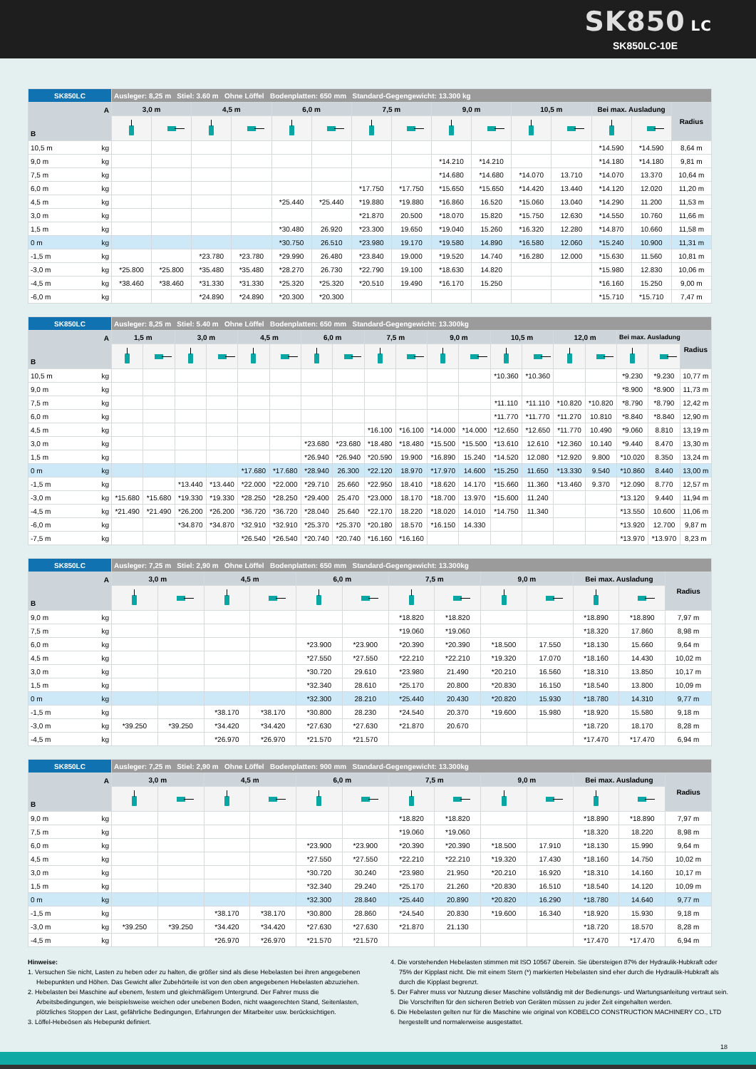SK850 LC
SK850LC-10E
| SK850LC | | Ausleger: 8,25 m Stiel: 3.60 m Ohne Löffel Bodenplatten: 650 mm Standard-Gegengewicht: 13.300 kg | | | | | | | | | | | | | | |
| --- | --- | --- | --- | --- | --- | --- | --- | --- | --- | --- | --- | --- | --- | --- | --- | --- |
| A B | | 3,0 m | | 4,5 m | | 6,0 m | | 7,5 m | | 9,0 m | | 10,5 m | | Bei max. Ausladung | | Radius |
| 10,5 m | kg | | | | | | | | | | | | | *14.590 | *14.590 | 8,64 m |
| 9,0 m | kg | | | | | | | | | *14.210 | *14.210 | | | *14.180 | *14.180 | 9,81 m |
| 7,5 m | kg | | | | | | | | | *14.680 | *14.680 | *14.070 | 13.710 | *14.070 | 13.370 | 10,64 m |
| 6,0 m | kg | | | | | | | *17.750 | *17.750 | *15.650 | *15.650 | *14.420 | 13.440 | *14.120 | 12.020 | 11,20 m |
| 4,5 m | kg | | | | | *25.440 | *25.440 | *19.880 | *19.880 | *16.860 | 16.520 | *15.060 | 13.040 | *14.290 | 11.200 | 11,53 m |
| 3,0 m | kg | | | | | | | *21.870 | 20.500 | *18.070 | 15.820 | *15.750 | 12.630 | *14.550 | 10.760 | 11,66 m |
| 1,5 m | kg | | | | | *30.480 | 26.920 | *23.300 | 19.650 | *19.040 | 15.260 | *16.320 | 12.280 | *14.870 | 10.660 | 11,58 m |
| 0 m | kg | | | | | *30.750 | 26.510 | *23.980 | 19.170 | *19.580 | 14.890 | *16.580 | 12.060 | *15.240 | 10.900 | 11,31 m |
| -1,5 m | kg | | | *23.780 | *23.780 | *29.990 | 26.480 | *23.840 | 19.000 | *19.520 | 14.740 | *16.280 | 12.000 | *15.630 | 11.560 | 10,81 m |
| -3,0 m | kg | *25.800 | *25.800 | *35.480 | *35.480 | *28.270 | 26.730 | *22.790 | 19.100 | *18.630 | 14.820 | | | *15.980 | 12.830 | 10,06 m |
| -4,5 m | kg | *38.460 | *38.460 | *31.330 | *31.330 | *25.320 | *25.320 | *20.510 | 19.490 | *16.170 | 15.250 | | | *16.160 | 15.250 | 9,00 m |
| -6,0 m | kg | | | *24.890 | *24.890 | *20.300 | *20.300 | | | | | | | *15.710 | *15.710 | 7,47 m |
| SK850LC | | Ausleger: 8,25 m Stiel: 5.40 m Ohne Löffel Bodenplatten: 650 mm Standard-Gegengewicht: 13.300kg | | | | | | | | | | | | | | | | | | |
| --- | --- | --- | --- | --- | --- | --- | --- | --- | --- | --- | --- | --- | --- | --- | --- | --- | --- | --- | --- | --- |
| A B | | 1,5 m | | 3,0 m | | 4,5 m | | 6,0 m | | 7,5 m | | 9,0 m | | 10,5 m | | 12,0 m | | Bei max. Ausladung | | Radius |
| 10,5 m | kg | | | | | | | | | | | | | *10.360 | *10.360 | | | *9.230 | *9.230 | 10,77 m |
| 9,0 m | kg | | | | | | | | | | | | | | | | | *8.900 | *8.900 | 11,73 m |
| 7,5 m | kg | | | | | | | | | | | | | *11.110 | *11.110 | *10.820 | *10.820 | *8.790 | *8.790 | 12,42 m |
| 6,0 m | kg | | | | | | | | | | | | | *11.770 | *11.770 | *11.270 | 10.810 | *8.840 | *8.840 | 12,90 m |
| 4,5 m | kg | | | | | | | | | *16.100 | *16.100 | *14.000 | *14.000 | *12.650 | *12.650 | *11.770 | 10.490 | *9.060 | 8.810 | 13,19 m |
| 3,0 m | kg | | | | | | | *23.680 | *23.680 | *18.480 | *18.480 | *15.500 | *15.500 | *13.610 | 12.610 | *12.360 | 10.140 | *9.440 | 8.470 | 13,30 m |
| 1,5 m | kg | | | | | | | *26.940 | *26.940 | *20.590 | 19.900 | *16.890 | 15.240 | *14.520 | 12.080 | *12.920 | 9.800 | *10.020 | 8.350 | 13,24 m |
| 0 m | kg | | | | | *17.680 | *17.680 | *28.940 | 26.300 | *22.120 | 18.970 | *17.970 | 14.600 | *15.250 | 11.650 | *13.330 | 9.540 | *10.860 | 8.440 | 13,00 m |
| -1,5 m | kg | | | *13.440 | *13.440 | *22.000 | *22.000 | *29.710 | 25.660 | *22.950 | 18.410 | *18.620 | 14.170 | *15.660 | 11.360 | *13.460 | 9.370 | *12.090 | 8.770 | 12,57 m |
| -3,0 m | kg | *15.680 | *15.680 | *19.330 | *19.330 | *28.250 | *28.250 | *29.400 | 25.470 | *23.000 | 18.170 | *18.700 | 13.970 | *15.600 | 11.240 | | | *13.120 | 9.440 | 11,94 m |
| -4,5 m | kg | *21.490 | *21.490 | *26.200 | *26.200 | *36.720 | *36.720 | *28.040 | 25.640 | *22.170 | 18.220 | *18.020 | 14.010 | *14.750 | 11.340 | | | *13.550 | 10.600 | 11,06 m |
| -6,0 m | kg | | | *34.870 | *34.870 | *32.910 | *32.910 | *25.370 | *25.370 | *20.180 | 18.570 | *16.150 | 14.330 | | | | | *13.920 | 12.700 | 9,87 m |
| -7,5 m | kg | | | | | *26.540 | *26.540 | *20.740 | *20.740 | *16.160 | *16.160 | | | | | | | *13.970 | *13.970 | 8,23 m |
| SK850LC | | Ausleger: 7,25 m Stiel: 2,90 m Ohne Löffel Bodenplatten: 650 mm Standard-Gegengewicht: 13.300kg | | | | | | | | | | | | |
| --- | --- | --- | --- | --- | --- | --- | --- | --- | --- | --- | --- | --- | --- | --- |
| A B | | 3,0 m | | 4,5 m | | 6,0 m | | 7,5 m | | 9,0 m | | Bei max. Ausladung | | Radius |
| 9,0 m | kg | | | | | | | *18.820 | *18.820 | | | *18.890 | *18.890 | 7,97 m |
| 7,5 m | kg | | | | | | | *19.060 | *19.060 | | | *18.320 | 17.860 | 8,98 m |
| 6,0 m | kg | | | | | *23.900 | *23.900 | *20.390 | *20.390 | *18.500 | 17.550 | *18.130 | 15.660 | 9,64 m |
| 4,5 m | kg | | | | | *27.550 | *27.550 | *22.210 | *22.210 | *19.320 | 17.070 | *18.160 | 14.430 | 10,02 m |
| 3,0 m | kg | | | | | *30.720 | 29.610 | *23.980 | 21.490 | *20.210 | 16.560 | *18.310 | 13.850 | 10,17 m |
| 1,5 m | kg | | | | | *32.340 | 28.610 | *25.170 | 20.800 | *20.830 | 16.150 | *18.540 | 13.800 | 10,09 m |
| 0 m | kg | | | | | *32.300 | 28.210 | *25.440 | 20.430 | *20.820 | 15.930 | *18.780 | 14.310 | 9,77 m |
| -1,5 m | kg | | | *38.170 | *38.170 | *30.800 | 28.230 | *24.540 | 20.370 | *19.600 | 15.980 | *18.920 | 15.580 | 9,18 m |
| -3,0 m | kg | *39.250 | *39.250 | *34.420 | *34.420 | *27.630 | *27.630 | *21.870 | 20.670 | | | *18.720 | 18.170 | 8,28 m |
| -4,5 m | kg | | | *26.970 | *26.970 | *21.570 | *21.570 | | | | | *17.470 | *17.470 | 6,94 m |
| SK850LC | | Ausleger: 7,25 m Stiel: 2,90 m Ohne Löffel Bodenplatten: 900 mm Standard-Gegengewicht: 13.300kg | | | | | | | | | | | | |
| --- | --- | --- | --- | --- | --- | --- | --- | --- | --- | --- | --- | --- | --- | --- |
| A B | | 3,0 m | | 4,5 m | | 6,0 m | | 7,5 m | | 9,0 m | | Bei max. Ausladung | | Radius |
| 9,0 m | kg | | | | | | | *18.820 | *18.820 | | | *18.890 | *18.890 | 7,97 m |
| 7,5 m | kg | | | | | | | *19.060 | *19.060 | | | *18.320 | 18.220 | 8,98 m |
| 6,0 m | kg | | | | | *23.900 | *23.900 | *20.390 | *20.390 | *18.500 | 17.910 | *18.130 | 15.990 | 9,64 m |
| 4,5 m | kg | | | | | *27.550 | *27.550 | *22.210 | *22.210 | *19.320 | 17.430 | *18.160 | 14.750 | 10,02 m |
| 3,0 m | kg | | | | | *30.720 | 30.240 | *23.980 | 21.950 | *20.210 | 16.920 | *18.310 | 14.160 | 10,17 m |
| 1,5 m | kg | | | | | *32.340 | 29.240 | *25.170 | 21.260 | *20.830 | 16.510 | *18.540 | 14.120 | 10,09 m |
| 0 m | kg | | | | | *32.300 | 28.840 | *25.440 | 20.890 | *20.820 | 16.290 | *18.780 | 14.640 | 9,77 m |
| -1,5 m | kg | | | *38.170 | *38.170 | *30.800 | 28.860 | *24.540 | 20.830 | *19.600 | 16.340 | *18.920 | 15.930 | 9,18 m |
| -3,0 m | kg | *39.250 | *39.250 | *34.420 | *34.420 | *27.630 | *27.630 | *21.870 | 21.130 | | | *18.720 | 18.570 | 8,28 m |
| -4,5 m | kg | | | *26.970 | *26.970 | *21.570 | *21.570 | | | | | *17.470 | *17.470 | 6,94 m |
Hinweise:
1. Versuchen Sie nicht, Lasten zu heben oder zu halten, die größer sind als diese Hebelasten bei ihren angegebenen Hebepunkten und Höhen. Das Gewicht aller Zubehörteile ist von den oben angegebenen Hebelasten abzuziehen.
2. Hebelasten bei Maschine auf ebenem, festem und gleichmäßigem Untergrund. Der Fahrer muss die Arbeitsbedingungen, wie beispielsweise weichen oder unebenen Boden, nicht waagerechten Stand, Seitenlasten, plötzliches Stoppen der Last, gefährliche Bedingungen, Erfahrungen der Mitarbeiter usw. berücksichtigen.
3. Löffel-Hebeösen als Hebepunkt definiert.
4. Die vorstehenden Hebelasten stimmen mit ISO 10567 überein. Sie übersteigen 87% der Hydraulik-Hubkraft oder 75% der Kipplast nicht. Die mit einem Stern (*) markierten Hebelasten sind eher durch die Hydraulik-Hubkraft als durch die Kipplast begrenzt.
5. Der Fahrer muss vor Nutzung dieser Maschine vollständig mit der Bedienungs- und Wartungsanleitung vertraut sein. Die Vorschriften für den sicheren Betrieb von Geräten müssen zu jeder Zeit eingehalten werden.
6. Die Hebelasten gelten nur für die Maschine wie original von KOBELCO CONSTRUCTION MACHINERY CO., LTD hergestellt und normalerweise ausgestattet.
18